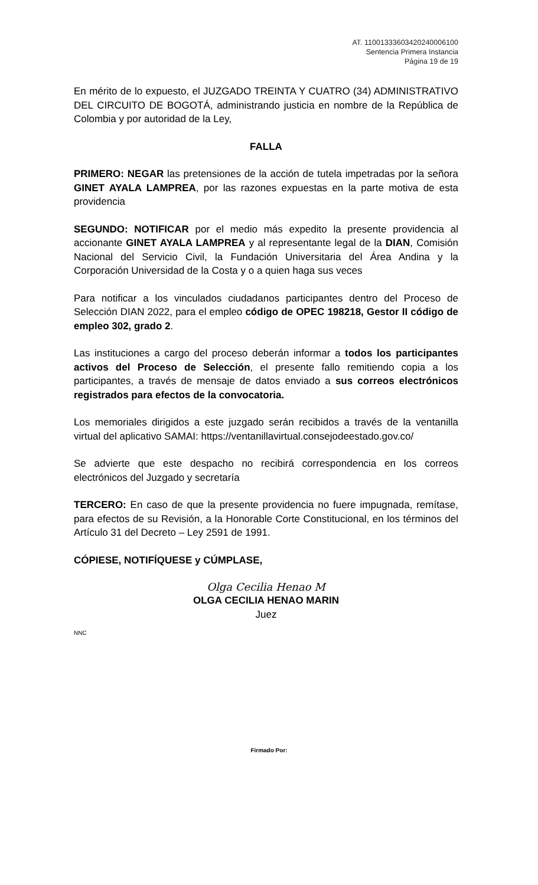AT. 11001333603420240006100
Sentencia Primera Instancia
Página 19 de 19
En mérito de lo expuesto, el JUZGADO TREINTA Y CUATRO (34) ADMINISTRATIVO DEL CIRCUITO DE BOGOTÁ, administrando justicia en nombre de la República de Colombia y por autoridad de la Ley,
FALLA
PRIMERO: NEGAR las pretensiones de la acción de tutela impetradas por la señora GINET AYALA LAMPREA, por las razones expuestas en la parte motiva de esta providencia
SEGUNDO: NOTIFICAR por el medio más expedito la presente providencia al accionante GINET AYALA LAMPREA y al representante legal de la DIAN, Comisión Nacional del Servicio Civil, la Fundación Universitaria del Área Andina y la Corporación Universidad de la Costa y o a quien haga sus veces
Para notificar a los vinculados ciudadanos participantes dentro del Proceso de Selección DIAN 2022, para el empleo código de OPEC 198218, Gestor II código de empleo 302, grado 2.
Las instituciones a cargo del proceso deberán informar a todos los participantes activos del Proceso de Selección, el presente fallo remitiendo copia a los participantes, a través de mensaje de datos enviado a sus correos electrónicos registrados para efectos de la convocatoria.
Los memoriales dirigidos a este juzgado serán recibidos a través de la ventanilla virtual del aplicativo SAMAI: https://ventanillavirtual.consejodeestado.gov.co/
Se advierte que este despacho no recibirá correspondencia en los correos electrónicos del Juzgado y secretaría
TERCERO: En caso de que la presente providencia no fuere impugnada, remítase, para efectos de su Revisión, a la Honorable Corte Constitucional, en los términos del Artículo 31 del Decreto – Ley 2591 de 1991.
CÓPIESE, NOTIFÍQUESE y CÚMPLASE,
Olga Cecilia Henao M
OLGA CECILIA HENAO MARIN
Juez
NNC
Firmado Por: